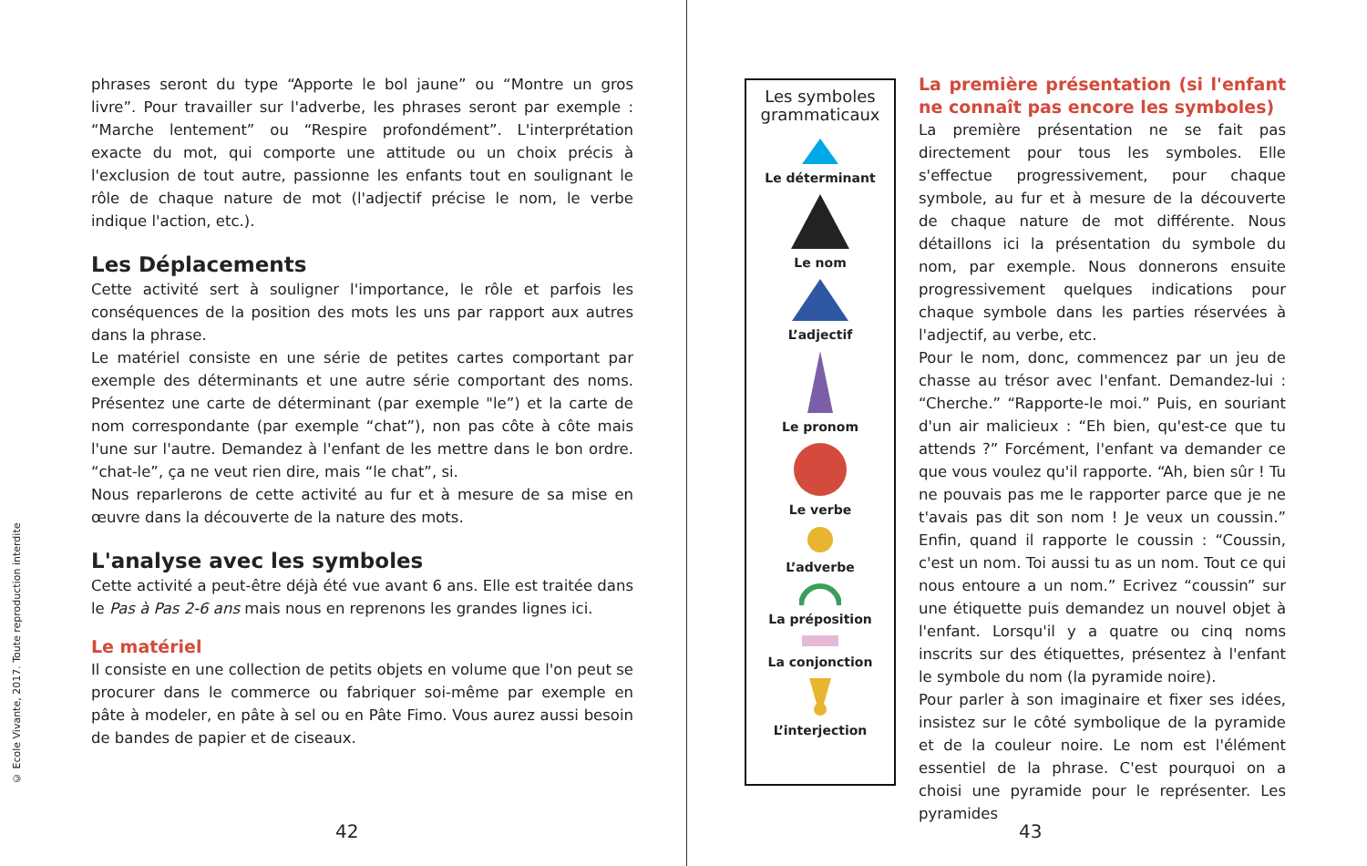© Ecole Vivante, 2017. Toute reproduction interdite
phrases seront du type “Apporte le bol jaune” ou “Montre un gros livre”. Pour travailler sur l'adverbe, les phrases seront par exemple : “Marche lentement” ou “Respire profondément”. L'interprétation exacte du mot, qui comporte une attitude ou un choix précis à l'exclusion de tout autre, passionne les enfants tout en soulignant le rôle de chaque nature de mot (l'adjectif précise le nom, le verbe indique l'action, etc.).
Les Déplacements
Cette activité sert à souligner l'importance, le rôle et parfois les conséquences de la position des mots les uns par rapport aux autres dans la phrase.
Le matériel consiste en une série de petites cartes comportant par exemple des déterminants et une autre série comportant des noms. Présentez une carte de déterminant (par exemple "le”) et la carte de nom correspondante (par exemple “chat”), non pas côte à côte mais l'une sur l'autre. Demandez à l'enfant de les mettre dans le bon ordre. “chat-le”, ça ne veut rien dire, mais “le chat”, si.
Nous reparlerons de cette activité au fur et à mesure de sa mise en œuvre dans la découverte de la nature des mots.
L'analyse avec les symboles
Cette activité a peut-être déjà été vue avant 6 ans. Elle est traitée dans le Pas à Pas 2-6 ans mais nous en reprenons les grandes lignes ici.
Le matériel
Il consiste en une collection de petits objets en volume que l'on peut se procurer dans le commerce ou fabriquer soi-même par exemple en pâte à modeler, en pâte à sel ou en Pâte Fimo. Vous aurez aussi besoin de bandes de papier et de ciseaux.
42
Les symboles grammaticaux
Le déterminant
Le nom
L’adjectif
Le pronom
Le verbe
L’adverbe
La préposition
La conjonction
L’interjection
La première présentation (si l'enfant ne connaît pas encore les symboles)
La première présentation ne se fait pas directement pour tous les symboles. Elle s'effectue progressivement, pour chaque symbole, au fur et à mesure de la découverte de chaque nature de mot différente. Nous détaillons ici la présentation du symbole du nom, par exemple. Nous donnerons ensuite progressivement quelques indications pour chaque symbole dans les parties réservées à l'adjectif, au verbe, etc.
Pour le nom, donc, commencez par un jeu de chasse au trésor avec l'enfant. Demandez-lui : “Cherche.” “Rapporte-le moi.” Puis, en souriant d'un air malicieux : “Eh bien, qu'est-ce que tu attends ?” Forcément, l'enfant va demander ce que vous voulez qu'il rapporte. “Ah, bien sûr ! Tu ne pouvais pas me le rapporter parce que je ne t'avais pas dit son nom ! Je veux un coussin.” Enfin, quand il rapporte le coussin : “Coussin, c'est un nom. Toi aussi tu as un nom. Tout ce qui nous entoure a un nom.” Ecrivez “coussin” sur une étiquette puis demandez un nouvel objet à l'enfant. Lorsqu'il y a quatre ou cinq noms inscrits sur des étiquettes, présentez à l'enfant le symbole du nom (la pyramide noire).
Pour parler à son imaginaire et fixer ses idées, insistez sur le côté symbolique de la pyramide et de la couleur noire. Le nom est l'élément essentiel de la phrase. C'est pourquoi on a choisi une pyramide pour le représenter. Les pyramides
43